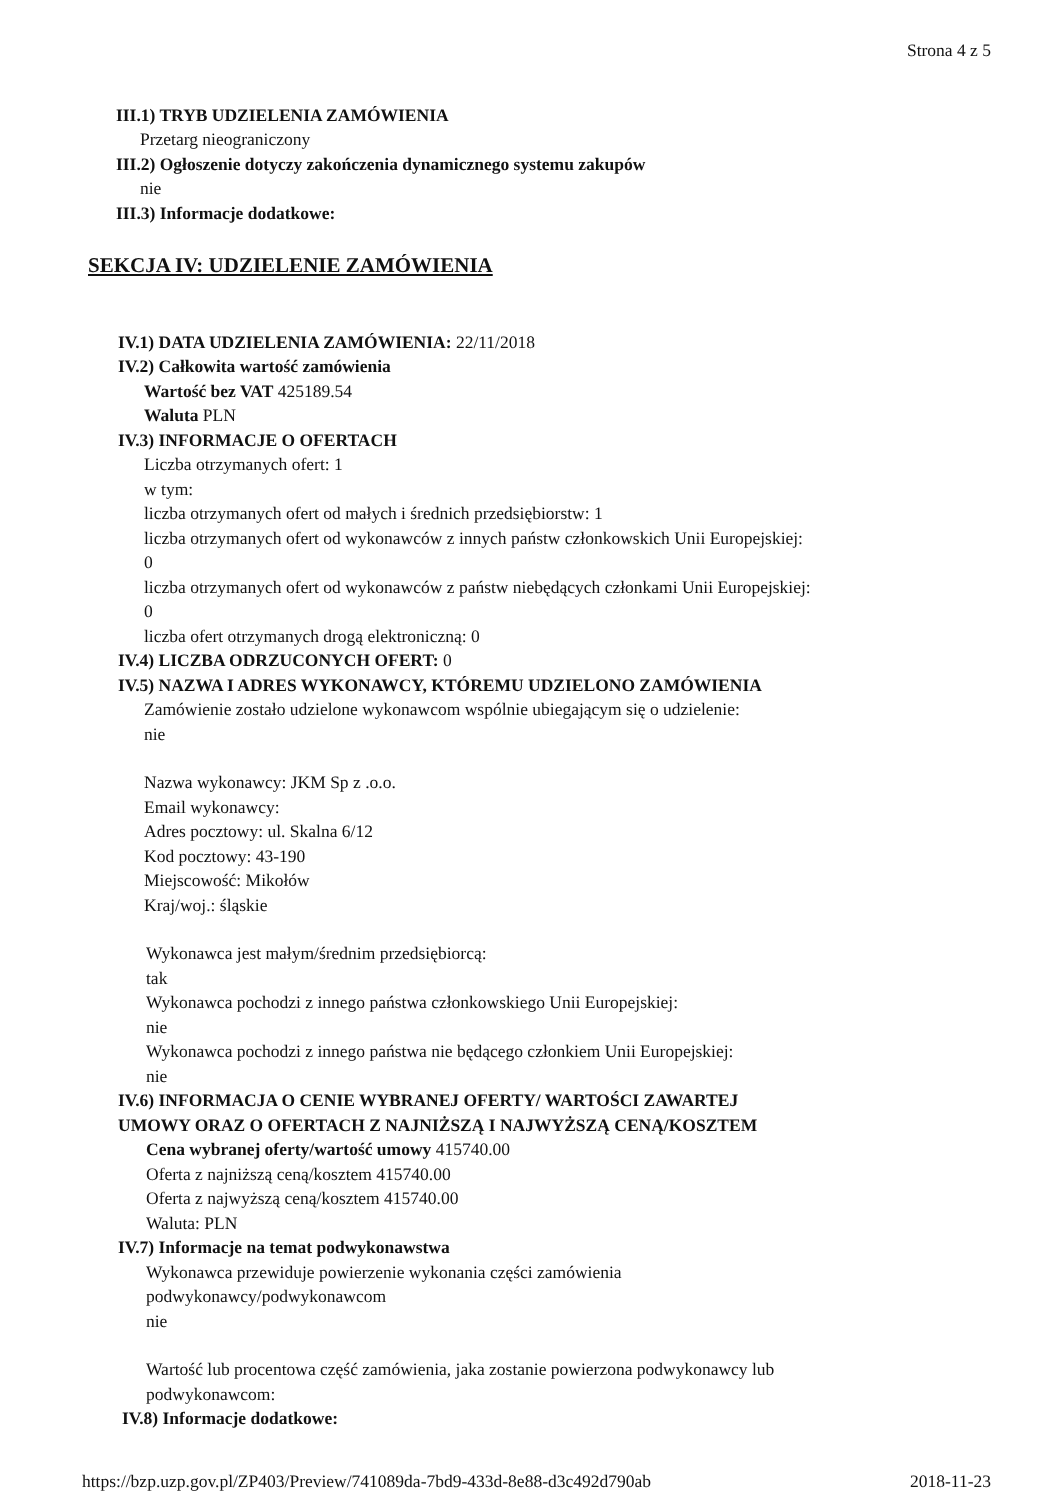Strona 4 z 5
III.1) TRYB UDZIELENIA ZAMÓWIENIA
Przetarg nieograniczony
III.2) Ogłoszenie dotyczy zakończenia dynamicznego systemu zakupów
nie
III.3) Informacje dodatkowe:
SEKCJA IV: UDZIELENIE ZAMÓWIENIA
IV.1) DATA UDZIELENIA ZAMÓWIENIA: 22/11/2018
IV.2) Całkowita wartość zamówienia
Wartość bez VAT 425189.54
Waluta PLN
IV.3) INFORMACJE O OFERTACH
Liczba otrzymanych ofert: 1
w tym:
liczba otrzymanych ofert od małych i średnich przedsiębiorstw: 1
liczba otrzymanych ofert od wykonawców z innych państw członkowskich Unii Europejskiej:
0
liczba otrzymanych ofert od wykonawców z państw niebędących członkami Unii Europejskiej:
0
liczba ofert otrzymanych drogą elektroniczną: 0
IV.4) LICZBA ODRZUCONYCH OFERT: 0
IV.5) NAZWA I ADRES WYKONAWCY, KTÓREMU UDZIELONO ZAMÓWIENIA
Zamówienie zostało udzielone wykonawcom wspólnie ubiegającym się o udzielenie:
nie
Nazwa wykonawcy: JKM Sp z .o.o.
Email wykonawcy:
Adres pocztowy: ul. Skalna 6/12
Kod pocztowy: 43-190
Miejscowość: Mikołów
Kraj/woj.: śląskie
Wykonawca jest małym/średnim przedsiębiorcą:
tak
Wykonawca pochodzi z innego państwa członkowskiego Unii Europejskiej:
nie
Wykonawca pochodzi z innego państwa nie będącego członkiem Unii Europejskiej:
nie
IV.6) INFORMACJA O CENIE WYBRANEJ OFERTY/ WARTOŚCI ZAWARTEJ
UMOWY ORAZ O OFERTACH Z NAJNIŻSZĄ I NAJWYŻSZĄ CENĄ/KOSZTEM
Cena wybranej oferty/wartość umowy 415740.00
Oferta z najniższą ceną/kosztem 415740.00
Oferta z najwyższą ceną/kosztem 415740.00
Waluta: PLN
IV.7) Informacje na temat podwykonawstwa
Wykonawca przewiduje powierzenie wykonania części zamówienia
podwykonawcy/podwykonawcom
nie
Wartość lub procentowa część zamówienia, jaka zostanie powierzona podwykonawcy lub
podwykonawcom:
IV.8) Informacje dodatkowe:
https://bzp.uzp.gov.pl/ZP403/Preview/741089da-7bd9-433d-8e88-d3c492d790ab 2018-11-23